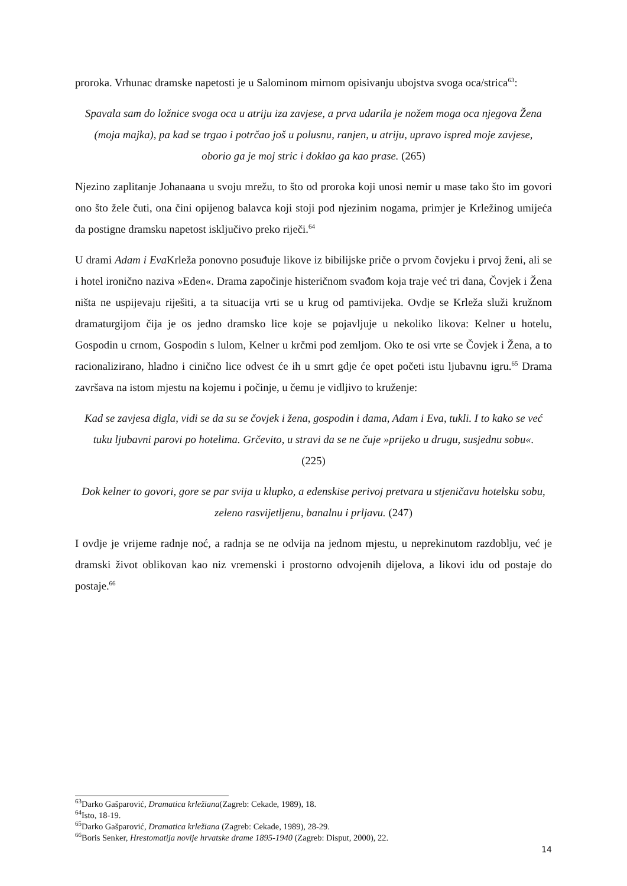proroka. Vrhunac dramske napetosti je u Salominom mirnom opisivanju ubojstva svoga oca/strica<sup>63</sup>:
Spavala sam do ložnice svoga oca u atriju iza zavjese, a prva udarila je nožem moga oca njegova Žena (moja majka), pa kad se trgao i potrčao još u polusnu, ranjen, u atriju, upravo ispred moje zavjese, oborio ga je moj stric i doklao ga kao prase. (265)
Njezino zaplitanje Johanaana u svoju mrežu, to što od proroka koji unosi nemir u mase tako što im govori ono što žele čuti, ona čini opijenog balavca koji stoji pod njezinim nogama, primjer je Krležinog umijeća da postigne dramsku napetost isključivo preko riječi.<sup>64</sup>
U drami Adam i Eva Krleža ponovno posuđuje likove iz bibilijske priče o prvom čovjeku i prvoj ženi, ali se i hotel ironično naziva »Eden«. Drama započinje histeričnom svađom koja traje već tri dana, Čovjek i Žena ništa ne uspijevaju riješiti, a ta situacija vrti se u krug od pamtivijeka. Ovdje se Krleža služi kružnom dramaturgijom čija je os jedno dramsko lice koje se pojavljuje u nekoliko likova: Kelner u hotelu, Gospodin u crnom, Gospodin s lulom, Kelner u krčmi pod zemljom. Oko te osi vrte se Čovjek i Žena, a to racionalizirano, hladno i cinično lice odvest će ih u smrt gdje će opet početi istu ljubavnu igru.<sup>65</sup> Drama završava na istom mjestu na kojemu i počinje, u čemu je vidljivo to kruženje:
Kad se zavjesa digla, vidi se da su se čovjek i žena, gospodin i dama, Adam i Eva, tukli. I to kako se već tuku ljubavni parovi po hotelima. Grčevito, u stravi da se ne čuje »prijeko u drugu, susjednu sobu«. (225)
Dok kelner to govori, gore se par svija u klupko, a edenskise perivoj pretvara u stjeničavu hotelsku sobu, zeleno rasvijetljenu, banalnu i prljavu. (247)
I ovdje je vrijeme radnje noć, a radnja se ne odvija na jednom mjestu, u neprekinutom razdoblju, već je dramski život oblikovan kao niz vremenski i prostorno odvojenih dijelova, a likovi idu od postaje do postaje.<sup>66</sup>
<sup>63</sup> Darko Gašparović, Dramatica krležiana(Zagreb: Cekade, 1989), 18.
<sup>64</sup> Isto, 18-19.
<sup>65</sup> Darko Gašparović, Dramatica krležiana (Zagreb: Cekade, 1989), 28-29.
<sup>66</sup> Boris Senker, Hrestomatija novije hrvatske drame 1895-1940 (Zagreb: Disput, 2000), 22.
14